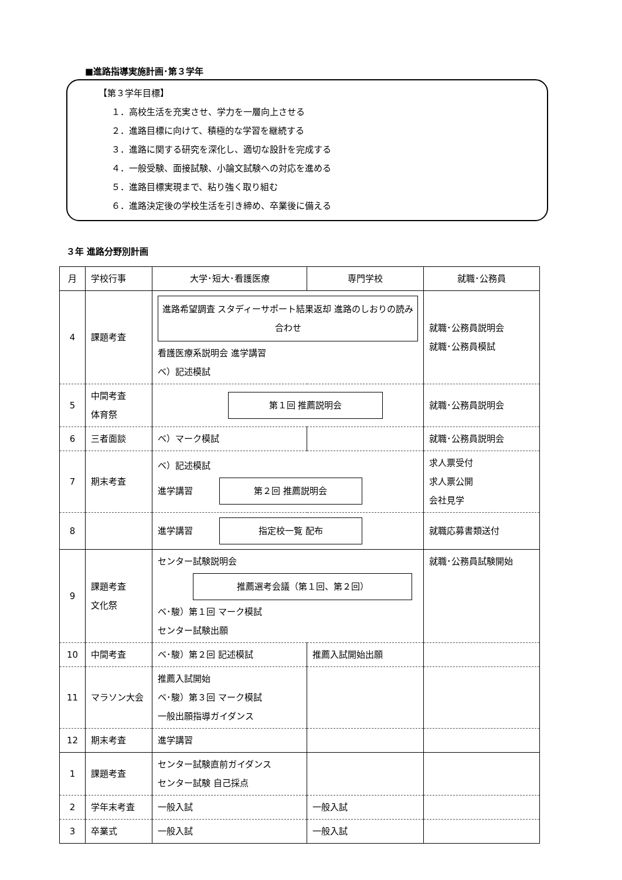■進路指導実施計画･第３学年
【第３学年目標】
１．高校生活を充実させ、学力を一層向上させる
２．進路目標に向けて、積極的な学習を継続する
３．進路に関する研究を深化し、適切な設計を完成する
４．一般受験、面接試験、小論文試験への対応を進める
５．進路目標実現まで、粘り強く取り組む
６．進路決定後の学校生活を引き締め、卒業後に備える
３年 進路分野別計画
| 月 | 学校行事 | 大学･短大･看護医療 | 専門学校 | 就職･公務員 |
| --- | --- | --- | --- | --- |
| 4 | 課題考査 | 進路希望調査 スタディーサポート結果返却 進路のしおりの読み合わせ 看護医療系説明会 進学講習 ベ）記述模試 | | 就職･公務員説明会 就職･公務員模試 |
| 5 | 中間考査 体育祭 | 第１回 推薦説明会 | | 就職･公務員説明会 |
| 6 | 三者面談 | ベ）マーク模試 | | 就職･公務員説明会 |
| 7 | 期末考査 | ベ）記述模試 進学講習 第２回 推薦説明会 | | 求人票受付 求人票公開 会社見学 |
| 8 | | 進学講習 指定校一覧 配布 | | 就職応募書類送付 |
| 9 | 課題考査 文化祭 | センター試験説明会 推薦選考会議（第１回、第２回） ベ･駿）第１回 マーク模試 センター試験出願 | | 就職･公務員試験開始 |
| 10 | 中間考査 | ベ･駿）第２回 記述模試 | 推薦入試開始出願 | |
| 11 | マラソン大会 | 推薦入試開始 ベ･駿）第３回 マーク模試 一般出願指導ガイダンス | | |
| 12 | 期末考査 | 進学講習 | | |
| 1 | 課題考査 | センター試験直前ガイダンス センター試験 自己採点 | | |
| 2 | 学年末考査 | 一般入試 | 一般入試 | |
| 3 | 卒業式 | 一般入試 | 一般入試 | |